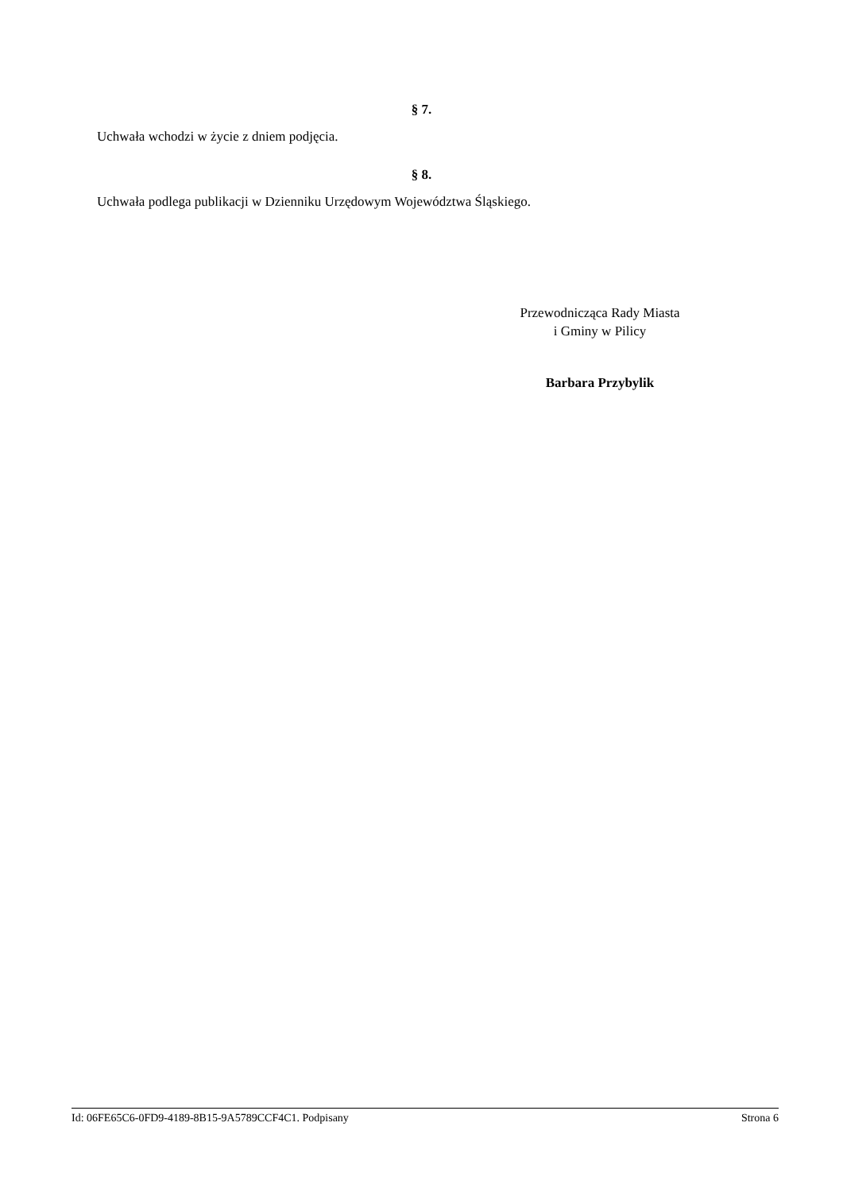§ 7.
Uchwała wchodzi w życie z dniem podjęcia.
§ 8.
Uchwała podlega publikacji w Dzienniku Urzędowym Województwa Śląskiego.
Przewodnicząca Rady Miasta
i Gminy w Pilicy
Barbara Przybylik
Id: 06FE65C6-0FD9-4189-8B15-9A5789CCF4C1. Podpisany Strona 6